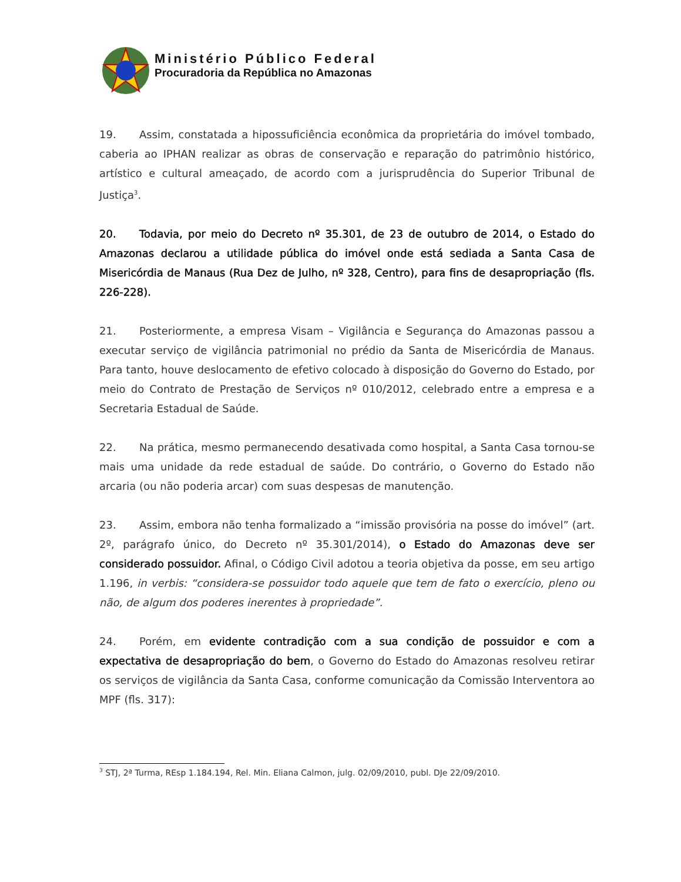Ministério Público Federal
Procuradoria da República no Amazonas
19. Assim, constatada a hipossuficiência econômica da proprietária do imóvel tombado, caberia ao IPHAN realizar as obras de conservação e reparação do patrimônio histórico, artístico e cultural ameaçado, de acordo com a jurisprudência do Superior Tribunal de Justiça<sup>3</sup>.
20. Todavia, por meio do Decreto nº 35.301, de 23 de outubro de 2014, o Estado do Amazonas declarou a utilidade pública do imóvel onde está sediada a Santa Casa de Misericórdia de Manaus (Rua Dez de Julho, nº 328, Centro), para fins de desapropriação (fls. 226-228).
21. Posteriormente, a empresa Visam – Vigilância e Segurança do Amazonas passou a executar serviço de vigilância patrimonial no prédio da Santa de Misericórdia de Manaus. Para tanto, houve deslocamento de efetivo colocado à disposição do Governo do Estado, por meio do Contrato de Prestação de Serviços nº 010/2012, celebrado entre a empresa e a Secretaria Estadual de Saúde.
22. Na prática, mesmo permanecendo desativada como hospital, a Santa Casa tornou-se mais uma unidade da rede estadual de saúde. Do contrário, o Governo do Estado não arcaria (ou não poderia arcar) com suas despesas de manutenção.
23. Assim, embora não tenha formalizado a “imissão provisória na posse do imóvel” (art. 2º, parágrafo único, do Decreto nº 35.301/2014), o Estado do Amazonas deve ser considerado possuidor. Afinal, o Código Civil adotou a teoria objetiva da posse, em seu artigo 1.196, in verbis: “considera-se possuidor todo aquele que tem de fato o exercício, pleno ou não, de algum dos poderes inerentes à propriedade”.
24. Porém, em evidente contradição com a sua condição de possuidor e com a expectativa de desapropriação do bem, o Governo do Estado do Amazonas resolveu retirar os serviços de vigilância da Santa Casa, conforme comunicação da Comissão Interventora ao MPF (fls. 317):
<sup>3</sup> STJ, 2ª Turma, REsp 1.184.194, Rel. Min. Eliana Calmon, julg. 02/09/2010, publ. DJe 22/09/2010.